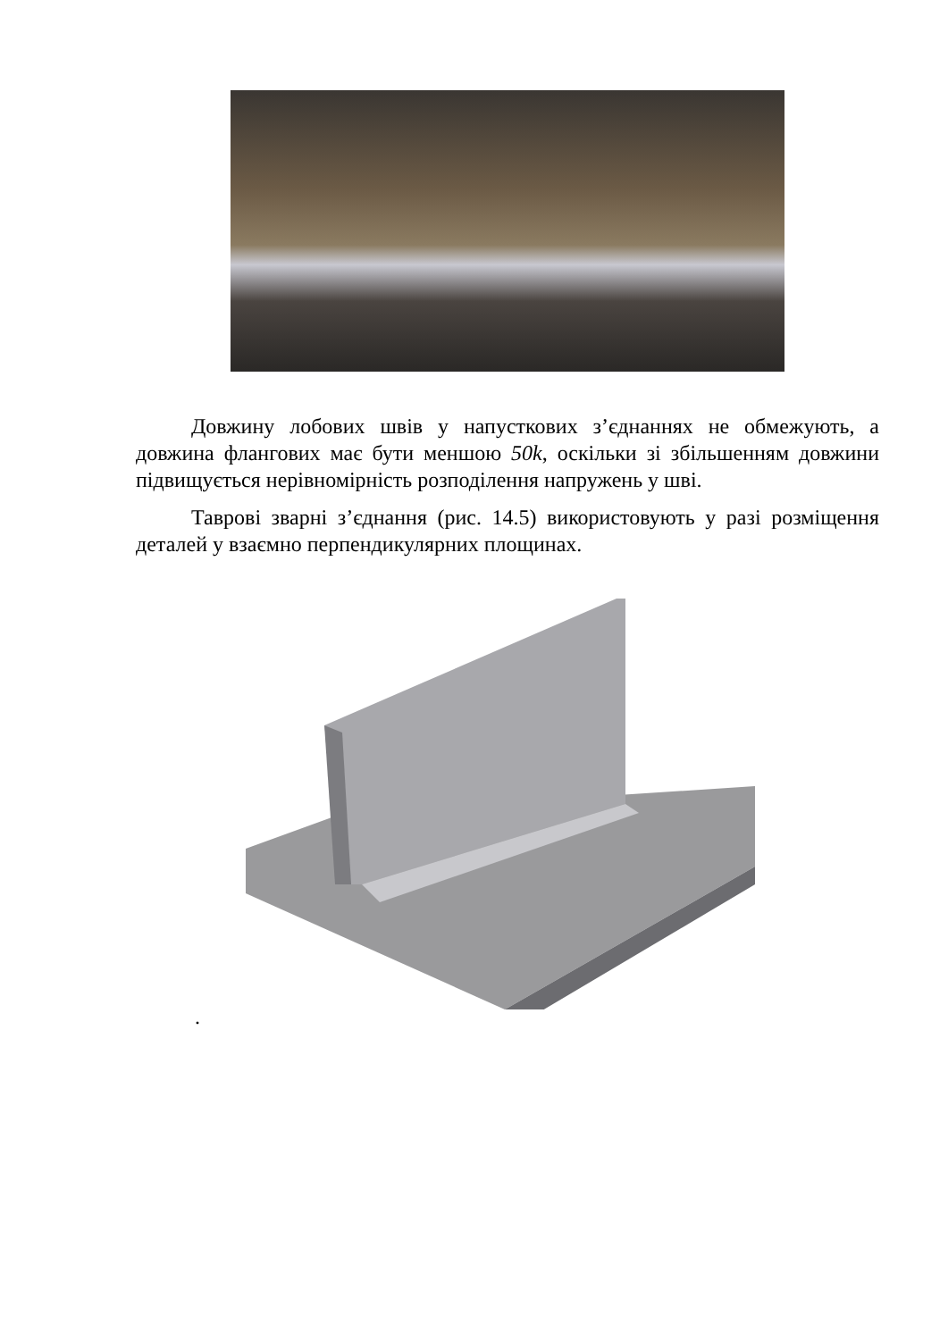Довжину лобових швів у напусткових з’єднаннях не обмежують, а довжина флангових має бути меншою 50k, оскільки зі збільшенням довжини підвищується нерівномірність розподілення напружень у шві.
Таврові зварні з’єднання (рис. 14.5) використовують у разі розміщення деталей у взаємно перпендикулярних площинах.
.